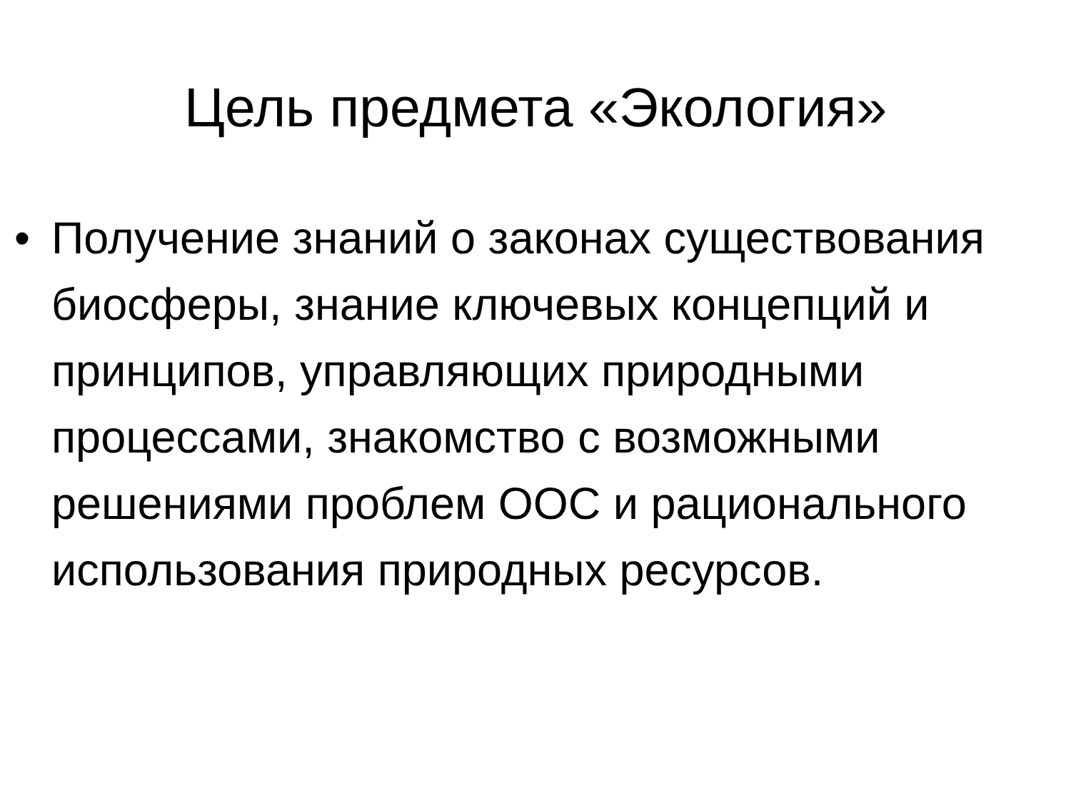Цель предмета «Экология»
• Получение знаний о законах существования биосферы, знание ключевых концепций и принципов, управляющих природными процессами, знакомство с возможными решениями проблем ООС и рационального использования природных ресурсов.